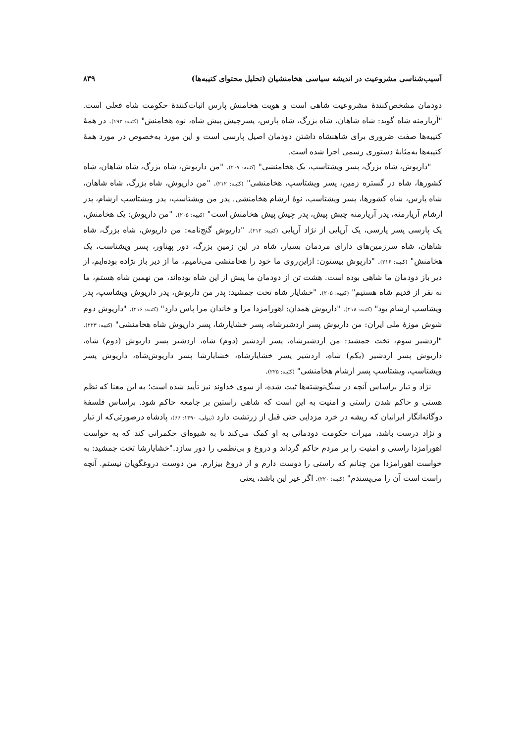آسیب‌شناسی مشروعیت در اندیشه سیاسی هخامنشیان (تحلیل محتوای کتیبه‌ها) ۸۳۹
دودمان مشخص‌کنندهٔ مشروعیت شاهی است و هویت هخامنش پارس اثبات‌کنندهٔ حکومت شاه فعلی است. "آریارمنه شاه گوید: شاه شاهان، شاه بزرگ، شاه پارس، پسرچیش پیش شاه، نوه هخامنش" (کتیبه: ۱۹۳). در همهٔ کتیبه‌ها صفت ضروری برای شاهنشاه داشتن دودمان اصیل پارسی است و این مورد به‌خصوص در مورد همهٔ کتیبه‌ها به‌مثابهٔ دستوری رسمی اجرا شده است.
"داریوش، شاه بزرگ، پسر ویشتاسپ، یک هخامنشی" (کتیبه: ۲۰۷). "من داریوش، شاه بزرگ، شاه شاهان، شاه کشورها، شاه در گستره زمین، پسر ویشتاسپ، هخامنشی" (کتیبه: ۲۱۲). "من داریوش، شاه بزرگ، شاه شاهان، شاه پارس، شاه کشورها، پسر ویشتاسپ، نوهٔ ارشام هخامنشی. پدر من ویشتاسب، پدر ویشتاسب ارشام، پدر ارشام آریارمنه، پدر آریارمنه چیش پیش، پدر چیش پیش هخامنش است" (کتیبه: ۲۰۵). "من داریوش: یک هخامنش، یک پارسی پسر پارسی، یک آریایی از نژاد آریایی (کتیبه: ۲۱۲). "داریوش گنج‌نامه: من داریوش، شاه بزرگ، شاه شاهان، شاه سرزمین‌های دارای مردمان بسیار، شاه در این زمین بزرگ، دور پهناور، پسر ویشتاسب، یک هخامنش" (کتیبه: ۲۱۶). "داریوش بیستون: ازاین‌روی ما خود را هخامنشی می‌نامیم، ما از دیر باز نژاده بوده‌ایم، از دیر باز دودمان ما شاهی بوده است. هشت تن از دودمان ما پیش از این شاه بوده‌اند، من نهمین شاه هستم، ما نه نفر از قدیم شاه هستیم" (کتیبه: ۲۰۵). "خشایار شاه تخت جمشید: پدر من داریوش، پدر داریوش ویشاسپ، پدر ویشاسپ ارشام بود" (کتیبه: ۲۱۸). "داریوش همدان: اهورامزدا مرا و خاندان مرا پاس دارد" (کتیبه: ۲۱۶). "داریوش دوم شوش موزهٔ ملی ایران: من داریوش پسر اردشیرشاه، پسر خشایارشا، پسر داریوش شاه هخامنشی" (کتیبه: ۲۲۳). "اردشیر سوم، تخت جمشید: من اردشیرشاه، پسر اردشیر (دوم) شاه، اردشیر پسر داریوش (دوم) شاه، داریوش پسر اردشیر (یکم) شاه، اردشیر پسر خشایارشاه، خشایارشا پسر داریوش‌شاه، داریوش پسر ویشتاسپ، ویشتاسپ پسر ارشام هخامنشی" (کتیبه: ۲۲۵).
نژاد و تبار براساس آنچه در سنگ‌نوشته‌ها ثبت شده، از سوی خداوند نیز تأیید شده است؛ به این معنا که نظم هستی و حاکم شدن راستی و امنیت به این است که شاهی راستین بر جامعه حاکم شود. براساس فلسفهٔ دوگانه‌انگار ایرانیان که ریشه در خرد مزدایی حتی قبل از زرتشت دارد (نیولی، ۱۳۹۰: ۶۶)، پادشاه درصورتی‌که از تبار و نژاد درست باشد، میراث حکومت دودمانی به او کمک می‌کند تا به شیوه‌ای حکمرانی کند که به خواست اهورامزدا راستی و امنیت را بر مردم حاکم گرداند و دروغ و بی‌نظمی را دور سازد."خشایارشا تخت جمشید: به خواست اهورامزدا من چنانم که راستی را دوست دارم و از دروغ بیزارم. من دوست دروغگویان نیستم. آنچه راست است آن را می‌پسندم" (کتیبه: ۲۲۰). اگر غیر این باشد، یعنی